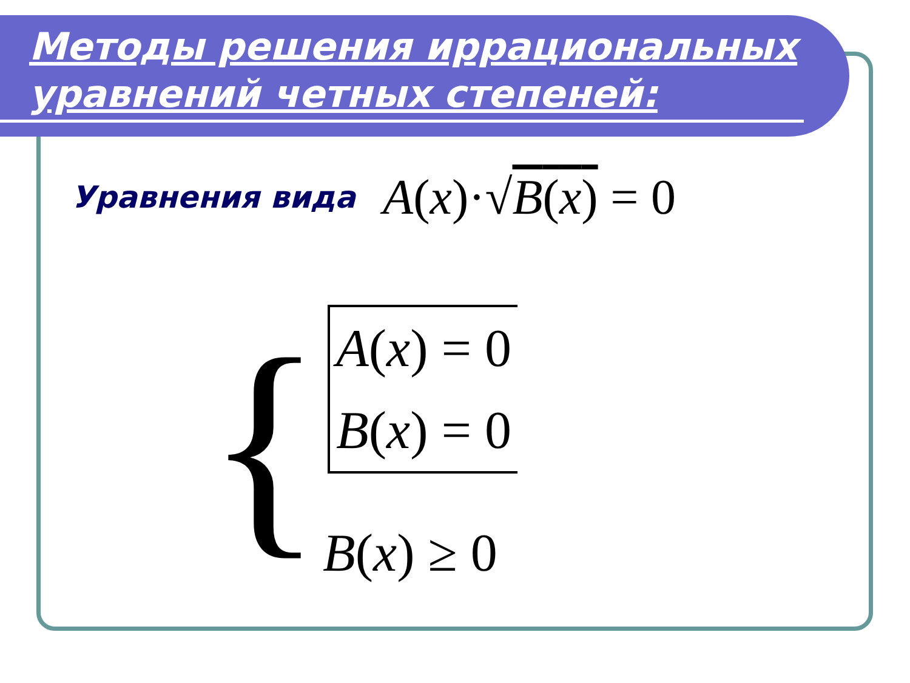Методы решения иррациональных уравнений четных степеней:
Уравнения вида A(x)·√B(x) = 0
{
A(x) = 0
B(x) = 0
B(x) ≥ 0